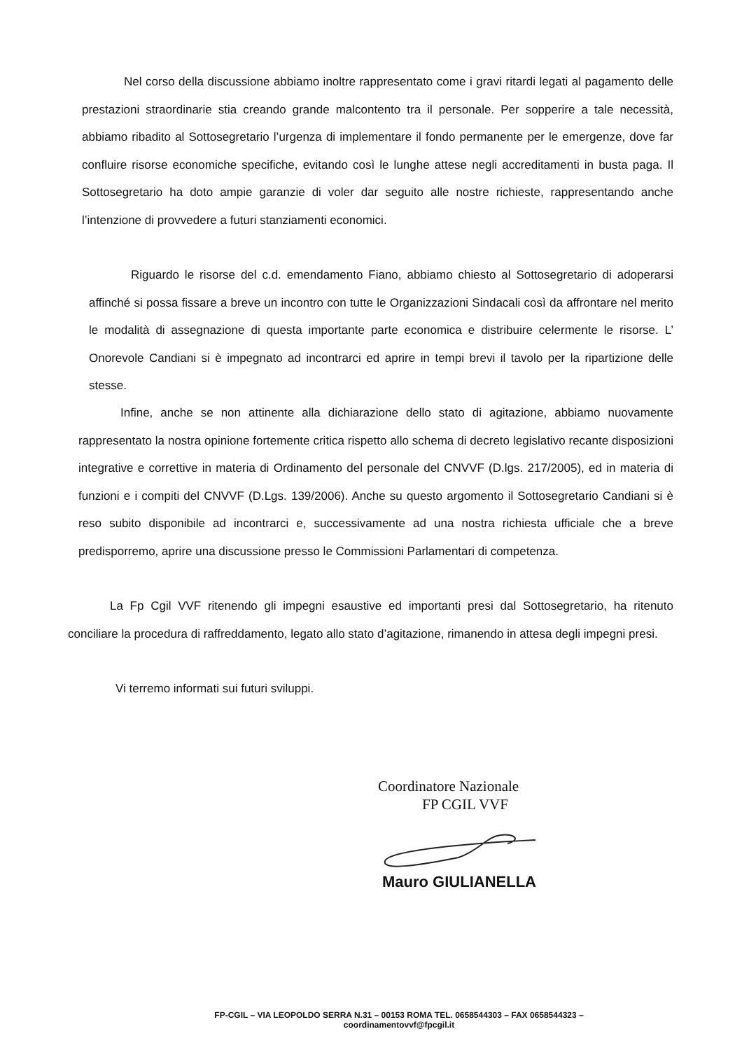Nel corso della discussione abbiamo inoltre rappresentato come i gravi ritardi legati al pagamento delle prestazioni straordinarie stia creando grande malcontento tra il personale. Per sopperire a tale necessità, abbiamo ribadito al Sottosegretario l’urgenza di implementare il fondo permanente per le emergenze, dove far confluire risorse economiche specifiche, evitando così le lunghe attese negli accreditamenti in busta paga. Il Sottosegretario ha doto ampie garanzie di voler dar seguito alle nostre richieste, rappresentando anche l’intenzione di provvedere a futuri stanziamenti economici.
Riguardo le risorse del c.d. emendamento Fiano, abbiamo chiesto al Sottosegretario di adoperarsi affinché si possa fissare a breve un incontro con tutte le Organizzazioni Sindacali così da affrontare nel merito le modalità di assegnazione di questa importante parte economica e distribuire celermente le risorse. L’ Onorevole Candiani si è impegnato ad incontrarci ed aprire in tempi brevi il tavolo per la ripartizione delle stesse.
Infine, anche se non attinente alla dichiarazione dello stato di agitazione, abbiamo nuovamente rappresentato la nostra opinione fortemente critica rispetto allo schema di decreto legislativo recante disposizioni integrative e correttive in materia di Ordinamento del personale del CNVVF (D.lgs. 217/2005), ed in materia di funzioni e i compiti del CNVVF (D.Lgs. 139/2006). Anche su questo argomento il Sottosegretario Candiani si è reso subito disponibile ad incontrarci e, successivamente ad una nostra richiesta ufficiale che a breve predisporremo, aprire una discussione presso le Commissioni Parlamentari di competenza.
La Fp Cgil VVF ritenendo gli impegni esaustive ed importanti presi dal Sottosegretario, ha ritenuto conciliare la procedura di raffreddamento, legato allo stato d’agitazione, rimanendo in attesa degli impegni presi.
Vi terremo informati sui futuri sviluppi.
Coordinatore Nazionale
FP CGIL VVF
Mauro GIULIANELLA
FP-CGIL – VIA LEOPOLDO SERRA N.31 – 00153 ROMA TEL. 0658544303 – FAX 0658544323 –
coordinamentovvf@fpcgil.it